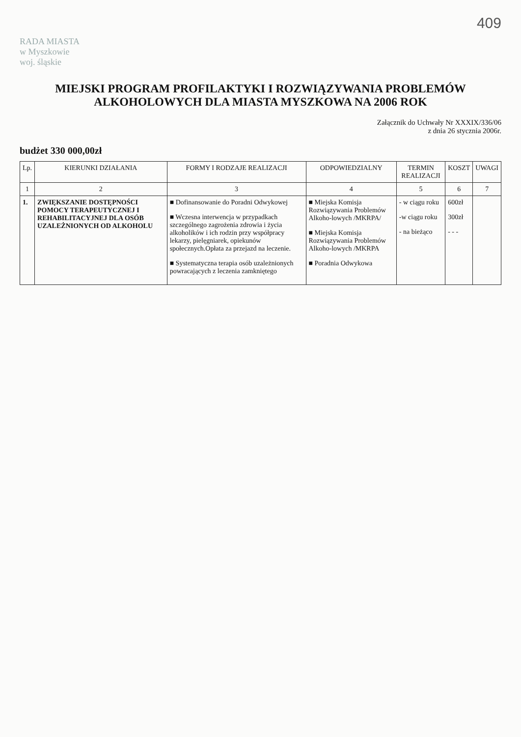409
RADA MIASTA
w Myszkowie
woj. śląskie
MIEJSKI PROGRAM PROFILAKTYKI I ROZWIĄZYWANIA PROBLEMÓW ALKOHOLOWYCH DLA MIASTA MYSZKOWA NA 2006 ROK
Załącznik do Uchwały Nr XXXIX/336/06
z dnia 26 stycznia 2006r.
budżet 330 000,00zł
| Lp. | KIERUNKI DZIAŁANIA | FORMY I RODZAJE REALIZACJI | ODPOWIEDZIALNY | TERMIN REALIZACJI | KOSZT | UWAGI |
| --- | --- | --- | --- | --- | --- | --- |
| 1 | 2 | 3 | 4 | 5 | 6 | 7 |
| 1. | ZWIĘKSZANIE DOSTĘPNOŚCI POMOCY TERAPEUTYCZNEJ I REHABILITACYJNEJ DLA OSÓB UZALEŻNIONYCH OD ALKOHOLU | ■ Dofinansowanie do Poradni Odwykowej ■ Wczesna interwencja w przypadkach szczególnego zagrożenia zdrowia i życia alkoholików i ich rodzin przy współpracy lekarzy, pielęgniarek, opiekunów społecznych.Opłata za przejazd na leczenie. ■ Systematyczna terapia osób uzależnionych powracających z leczenia zamkniętego | ■ Miejska Komisja Rozwiązywania Problemów Alkoho-lowych /MKRPA/ ■ Miejska Komisja Rozwiązywania Problemów Alkoho-lowych /MKRPA ■ Poradnia Odwykowa | - w ciągu roku -w ciągu roku - na bieżąco | 600zł 300zł - - - | |